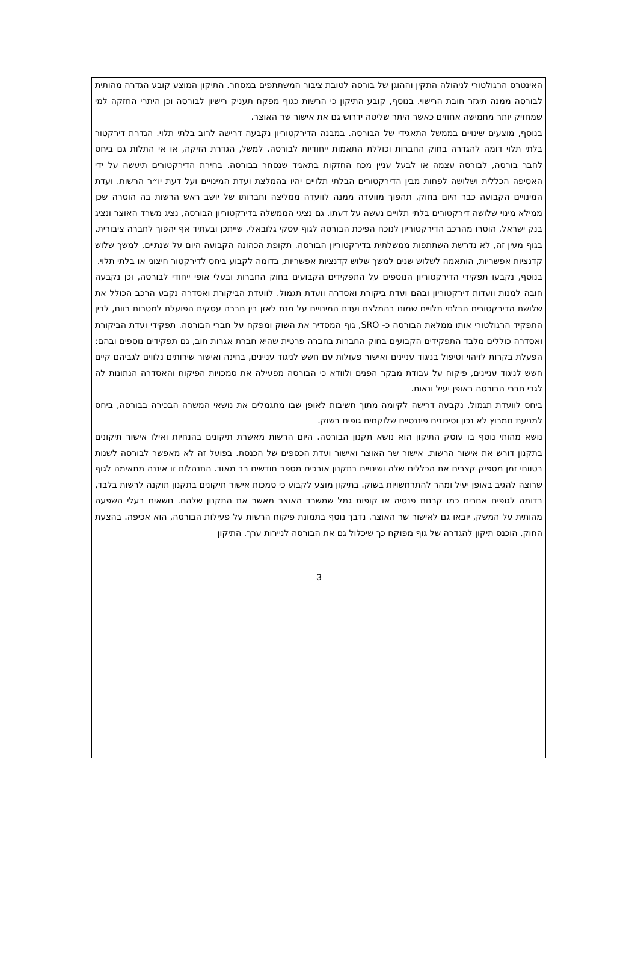האינטרס הרגולטורי לניהולה התקין וההוגן של בורסה לטובת ציבור המשתתפים במסחר. התיקון המוצע קובע הגדרה מהותית לבורסה ממנה תיגזר חובת הרישוי. בנוסף, קובע התיקון כי הרשות כגוף מפקח תעניק רישיון לבורסה וכן היתרי החזקה למי שמחזיק יותר מחמישה אחוזים כאשר היתר שליטה ידרוש גם את אישור שר האוצר.
בנוסף, מוצעים שינויים בממשל התאגידי של הבורסה. במבנה הדירקטוריון נקבעה דרישה לרוב בלתי תלוי. הגדרת דירקטור בלתי תלוי דומה להגדרה בחוק החברות וכוללת התאמות ייחודיות לבורסה. למשל, הגדרת הזיקה, או אי התלות גם ביחס לחבר בורסה, לבורסה עצמה או לבעל עניין מכח החזקות בתאגיד שנסחר בבורסה. בחירת הדירקטורים תיעשה על ידי האסיפה הכללית ושלושה לפחות מבין הדירקטורים הבלתי תלויים יהיו בהמלצת ועדת המינויים ועל דעת יו״ר הרשות. ועדת המינויים הקבועה כבר היום בחוק, תהפוך מוועדה ממנה לוועדה ממליצה וחברותו של יושב ראש הרשות בה הוסרה שכן ממילא מינוי שלושה דירקטורים בלתי תלויים נעשה על דעתו. גם נציגי הממשלה בדירקטוריון הבורסה, נציג משרד האוצר ונציג בנק ישראל, הוסרו מהרכב הדירקטוריון לנוכח הפיכת הבורסה לגוף עסקי גלובאלי, שייתכן ובעתיד אף יהפוך לחברה ציבורית. בגוף מעין זה, לא נדרשת השתתפות ממשלתית בדירקטוריון הבורסה. תקופת הכהונה הקבועה היום על שנתיים, למשך שלוש קדנציות אפשריות, הותאמה לשלוש שנים למשך שלוש קדנציות אפשריות, בדומה לקבוע ביחס לדירקטור חיצוני או בלתי תלוי.
בנוסף, נקבעו תפקידי הדירקטוריון הנוספים על התפקידים הקבועים בחוק החברות ובעלי אופי ייחודי לבורסה, וכן נקבעה חובה למנות וועדות דירקטוריון ובהם ועדת ביקורת ואסדרה וועדת תגמול. לוועדת הביקורת ואסדרה נקבע הרכב הכולל את שלושת הדירקטורים הבלתי תלויים שמונו בהמלצת ועדת המינויים על מנת לאזן בין חברה עסקית הפועלת למטרות רווח, לבין התפקיד הרגולטורי אותו ממלאת הבורסה כ- SRO, גוף המסדיר את השוק ומפקח על חברי הבורסה. תפקידי ועדת הביקורת ואסדרה כוללים מלבד התפקידים הקבועים בחוק החברות בחברה פרטית שהיא חברת אגרות חוב, גם תפקידים נוספים ובהם: הפעלת בקרות לזיהוי וטיפול בניגוד עניינים ואישור פעולות עם חשש לניגוד עניינים, בחינה ואישור שירותים נלווים לגביהם קיים חשש לניגוד עניינים, פיקוח על עבודת מבקר הפנים ולוודא כי הבורסה מפעילה את סמכויות הפיקוח והאסדרה הנתונות לה לגבי חברי הבורסה באופן יעיל ונאות.
ביחס לוועדת תגמול, נקבעה דרישה לקיומה מתוך חשיבות לאופן שבו מתגמלים את נושאי המשרה הבכירה בבורסה, ביחס למניעת תמרוץ לא נכון וסיכונים פיננסיים שלוקחים גופים בשוק.
נושא מהותי נוסף בו עוסק התיקון הוא נושא תקנון הבורסה. היום הרשות מאשרת תיקונים בהנחיות ואילו אישור תיקונים בתקנון דורש את אישור הרשות, אישור שר האוצר ואישור ועדת הכספים של הכנסת. בפועל זה לא מאפשר לבורסה לשנות בטווחי זמן מספיק קצרים את הכללים שלה ושינויים בתקנון אורכים מספר חודשים רב מאוד. התנהלות זו איננה מתאימה לגוף שרוצה להגיב באופן יעיל ומהר להתרחשויות בשוק. בתיקון מוצע לקבוע כי סמכות אישור תיקונים בתקנון תוקנה לרשות בלבד, בדומה לגופים אחרים כמו קרנות פנסיה או קופות גמל שמשרד האוצר מאשר את התקנון שלהם. נושאים בעלי השפעה מהותית על המשק, יובאו גם לאישור שר האוצר. נדבך נוסף בתמונת פיקוח הרשות על פעילות הבורסה, הוא אכיפה. בהצעת החוק, הוכנס תיקון להגדרה של גוף מפוקח כך שיכלול גם את הבורסה לניירות ערך. התיקון
3